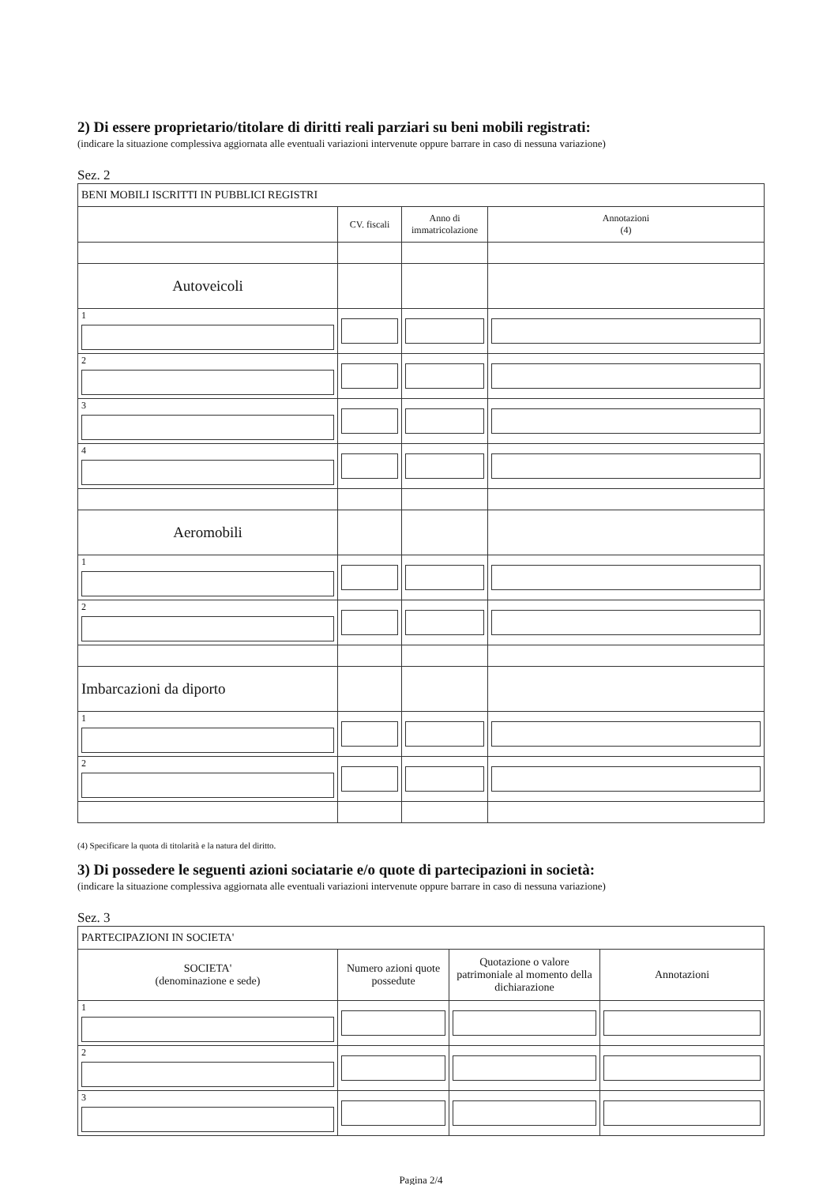2) Di essere proprietario/titolare di diritti reali parziari su beni mobili registrati:
(indicare la situazione complessiva aggiornata alle eventuali variazioni intervenute oppure barrare in caso di nessuna variazione)
Sez. 2
| BENI MOBILI ISCRITTI IN PUBBLICI REGISTRI | | | |
| | CV. fiscali | Anno di immatricolazione | Annotazioni (4) |
| Autoveicoli | | | |
| 1 | | | |
| 2 | | | |
| 3 | | | |
| 4 | | | |
| Aeromobili | | | |
| 1 | | | |
| 2 | | | |
| Imbarcazioni da diporto | | | |
| 1 | | | |
| 2 | | | |
(4) Specificare la quota di titolarità e la natura del diritto.
3) Di possedere le seguenti azioni sociatarie e/o quote di partecipazioni in società:
(indicare la situazione complessiva aggiornata alle eventuali variazioni intervenute oppure barrare in caso di nessuna variazione)
Sez. 3
| PARTECIPAZIONI IN SOCIETA' | | | |
| SOCIETA' (denominazione e sede) | Numero azioni quote possedute | Quotazione o valore patrimoniale al momento della dichiarazione | Annotazioni |
| 1 | | | |
| 2 | | | |
| 3 | | | |
Pagina 2/4